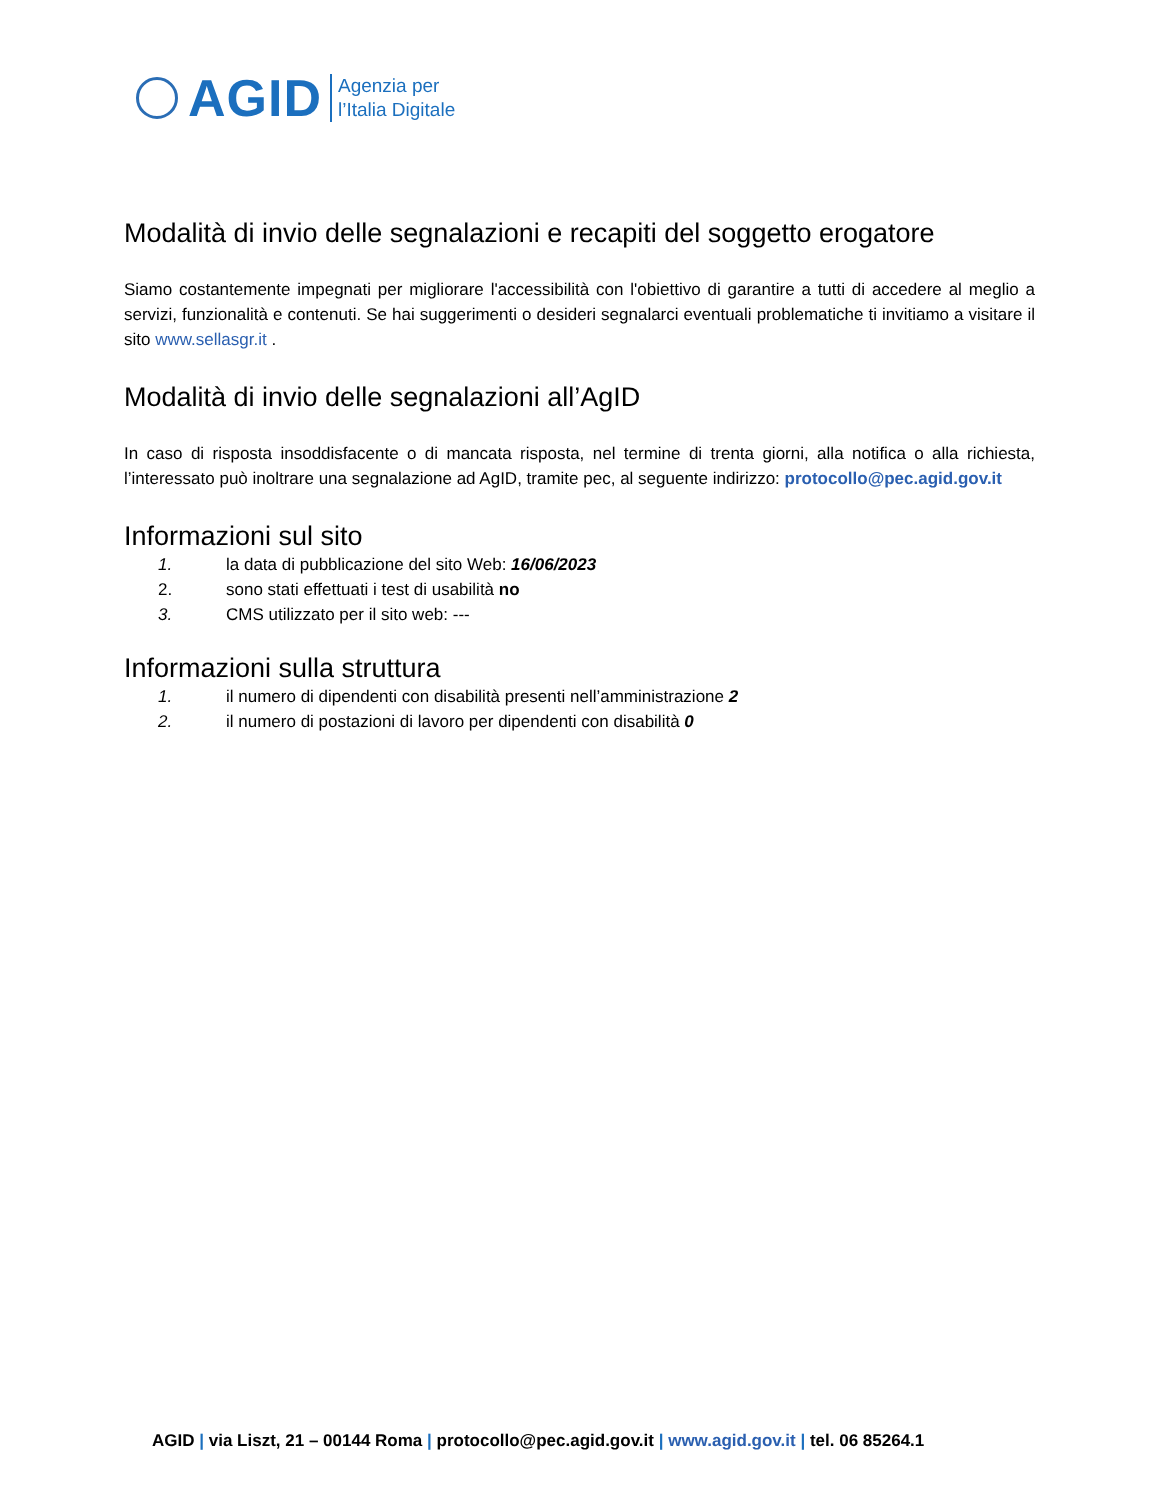AGID
Agenzia per
l’Italia Digitale
Modalità di invio delle segnalazioni e recapiti del soggetto erogatore
Siamo costantemente impegnati per migliorare l'accessibilità con l'obiettivo di garantire a tutti di accedere al meglio a servizi, funzionalità e contenuti. Se hai suggerimenti o desideri segnalarci eventuali problematiche ti invitiamo a visitare il sito www.sellasgr.it .
Modalità di invio delle segnalazioni all’AgID
In caso di risposta insoddisfacente o di mancata risposta, nel termine di trenta giorni, alla notifica o alla richiesta, l’interessato può inoltrare una segnalazione ad AgID, tramite pec, al seguente indirizzo: protocollo@pec.agid.gov.it
Informazioni sul sito
1. la data di pubblicazione del sito Web: 16/06/2023
2. sono stati effettuati i test di usabilità no
3. CMS utilizzato per il sito web: ---
Informazioni sulla struttura
1. il numero di dipendenti con disabilità presenti nell’amministrazione 2
2. il numero di postazioni di lavoro per dipendenti con disabilità 0
AGID | via Liszt, 21 – 00144 Roma | protocollo@pec.agid.gov.it | www.agid.gov.it | tel. 06 85264.1